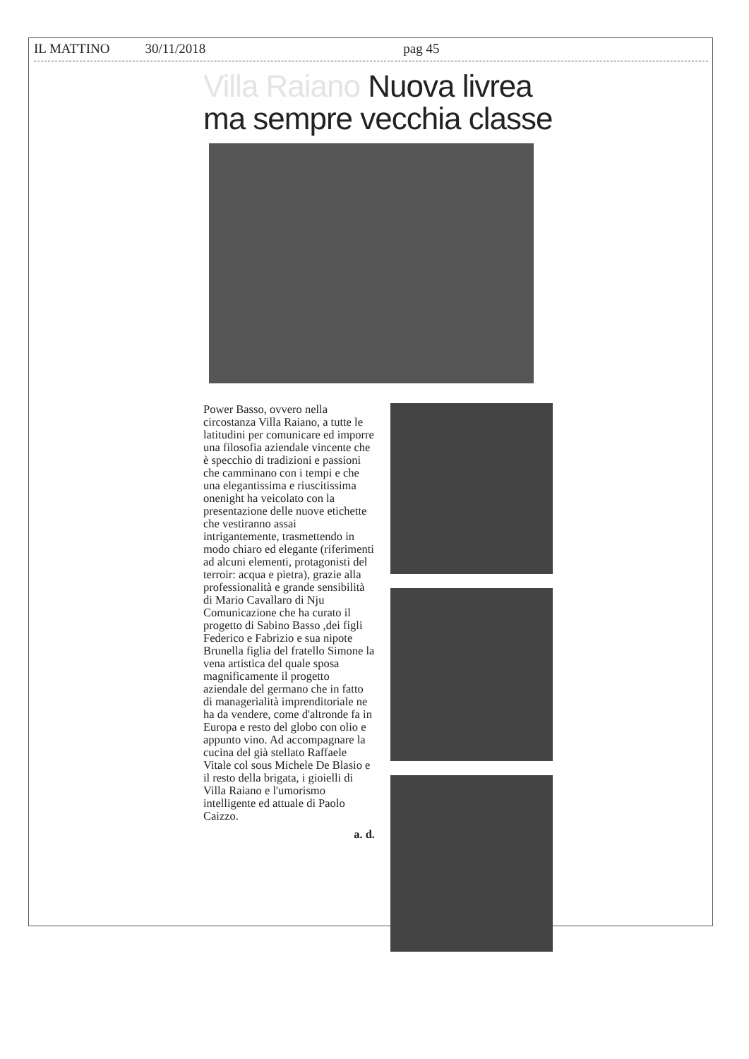IL MATTINO 30/11/2018 pag 45
Villa Raiano Nuova livrea ma sempre vecchia classe
Power Basso, ovvero nella circostanza Villa Raiano, a tutte le latitudini per comunicare ed imporre una filosofia aziendale vincente che è specchio di tradizioni e passioni che camminano con i tempi e che una elegantissima e riuscitissima onenight ha veicolato con la presentazione delle nuove etichette che vestiranno assai intrigantemente, trasmettendo in modo chiaro ed elegante (riferimenti ad alcuni elementi, protagonisti del terroir: acqua e pietra), grazie alla professionalità e grande sensibilità di Mario Cavallaro di Nju Comunicazione che ha curato il progetto di Sabino Basso ,dei figli Federico e Fabrizio e sua nipote Brunella figlia del fratello Simone la vena artistica del quale sposa magnificamente il progetto aziendale del germano che in fatto di managerialità imprenditoriale ne ha da vendere, come d'altronde fa in Europa e resto del globo con olio e appunto vino. Ad accompagnare la cucina del già stellato Raffaele Vitale col sous Michele De Blasio e il resto della brigata, i gioielli di Villa Raiano e l'umorismo intelligente ed attuale di Paolo Caizzo.
a. d.